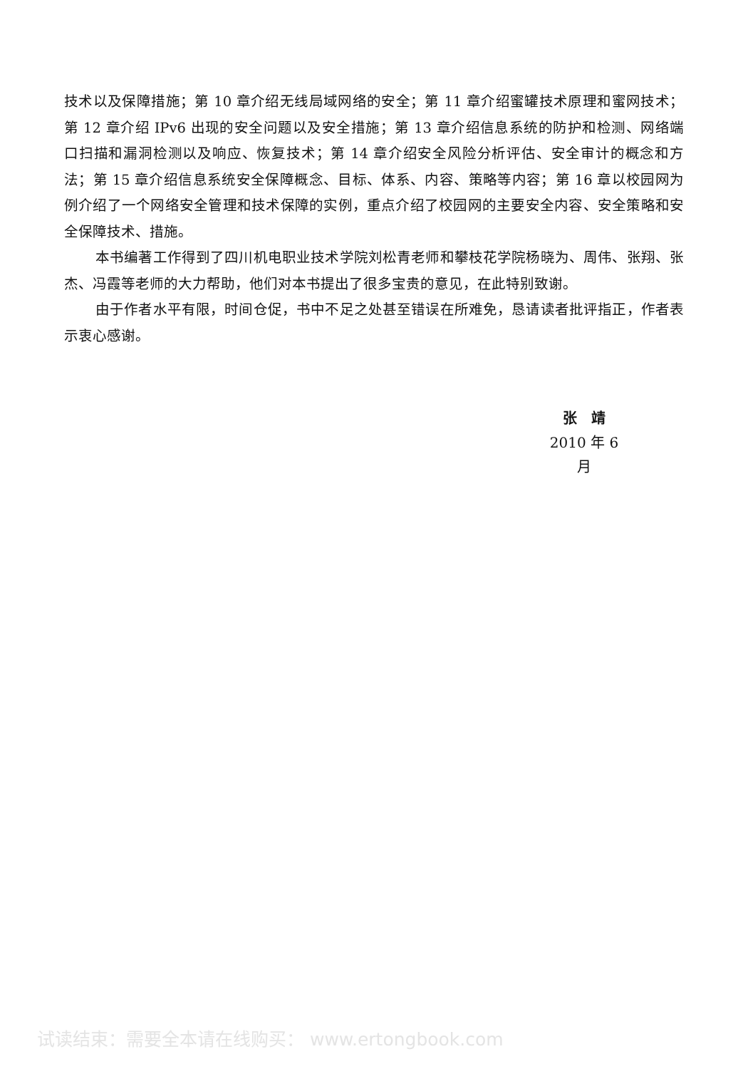技术以及保障措施；第 10 章介绍无线局域网络的安全；第 11 章介绍蜜罐技术原理和蜜网技术；第 12 章介绍 IPv6 出现的安全问题以及安全措施；第 13 章介绍信息系统的防护和检测、网络端口扫描和漏洞检测以及响应、恢复技术；第 14 章介绍安全风险分析评估、安全审计的概念和方法；第 15 章介绍信息系统安全保障概念、目标、体系、内容、策略等内容；第 16 章以校园网为例介绍了一个网络安全管理和技术保障的实例，重点介绍了校园网的主要安全内容、安全策略和安全保障技术、措施。
本书编著工作得到了四川机电职业技术学院刘松青老师和攀枝花学院杨晓为、周伟、张翔、张杰、冯霞等老师的大力帮助，他们对本书提出了很多宝贵的意见，在此特别致谢。
由于作者水平有限，时间仓促，书中不足之处甚至错误在所难免，恳请读者批评指正，作者表示衷心感谢。
张　靖
2010 年 6 月
试读结束：需要全本请在线购买： www.ertongbook.com